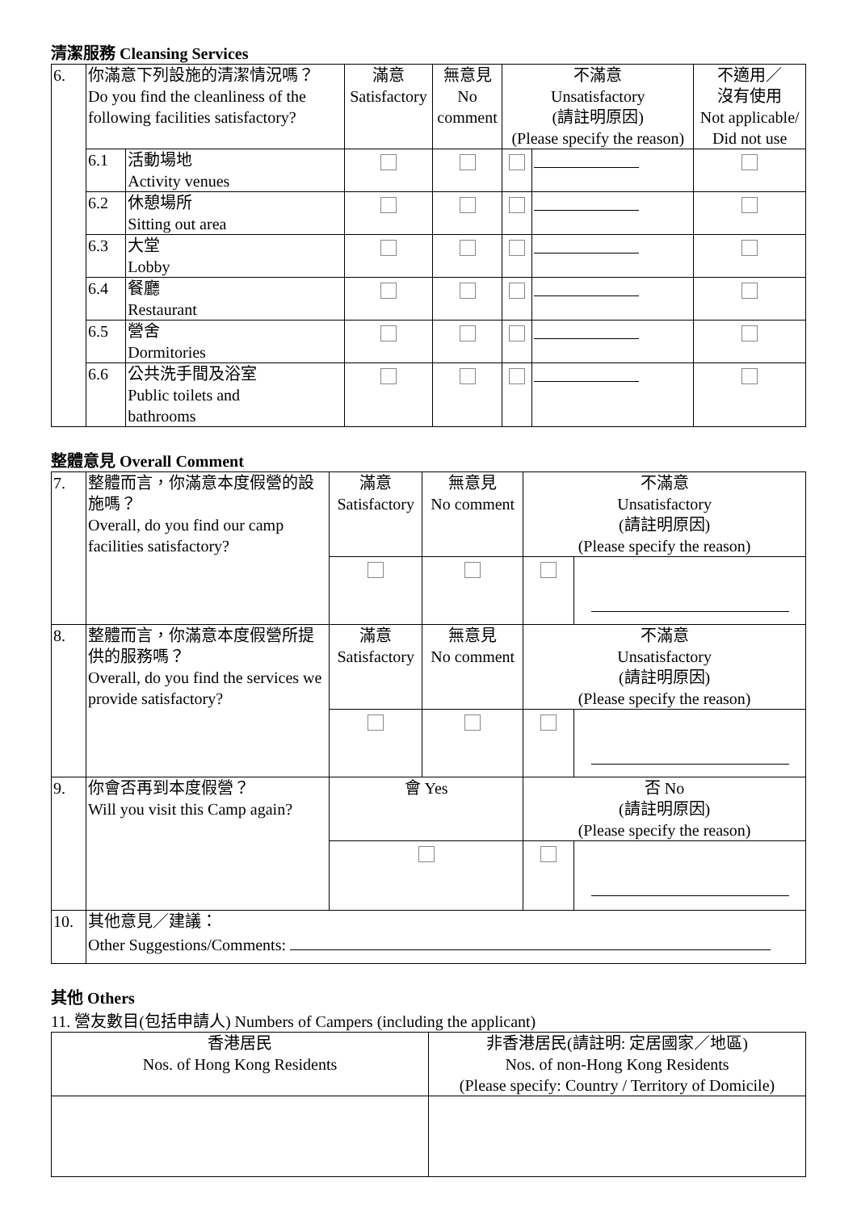清潔服務 Cleansing Services
| 6. | 你滿意下列設施的清潔情況嗎？ Do you find the cleanliness of the following facilities satisfactory? | | 滿意 Satisfactory | 無意見 No comment | 不滿意 Unsatisfactory (請註明原因) (Please specify the reason) | | 不適用／ 沒有使用 Not applicable/ Did not use |
| | 6.1 | 活動場地 Activity venues | | | | | |
| | 6.2 | 休憩場所 Sitting out area | | | | | |
| | 6.3 | 大堂 Lobby | | | | | |
| | 6.4 | 餐廳 Restaurant | | | | | |
| | 6.5 | 營舍 Dormitories | | | | | |
| | 6.6 | 公共洗手間及浴室 Public toilets and bathrooms | | | | | |
整體意見 Overall Comment
| 7. | 整體而言，你滿意本度假營的設施嗎？ Overall, do you find our camp facilities satisfactory? | 滿意 Satisfactory | 無意見 No comment | 不滿意 Unsatisfactory (請註明原因) (Please specify the reason) | |
| 8. | 整體而言，你滿意本度假營所提供的服務嗎？ Overall, do you find the services we provide satisfactory? | 滿意 Satisfactory | 無意見 No comment | 不滿意 Unsatisfactory (請註明原因) (Please specify the reason) | |
| 9. | 你會否再到本度假營？ Will you visit this Camp again? | 會 Yes | | 否 No (請註明原因) (Please specify the reason) | |
| 10. | 其他意見／建議： Other Suggestions/Comments: | | | | |
其他 Others
11. 營友數目(包括申請人) Numbers of Campers (including the applicant)
| 香港居民 Nos. of Hong Kong Residents | 非香港居民(請註明: 定居國家／地區) Nos. of non-Hong Kong Residents (Please specify: Country / Territory of Domicile) |